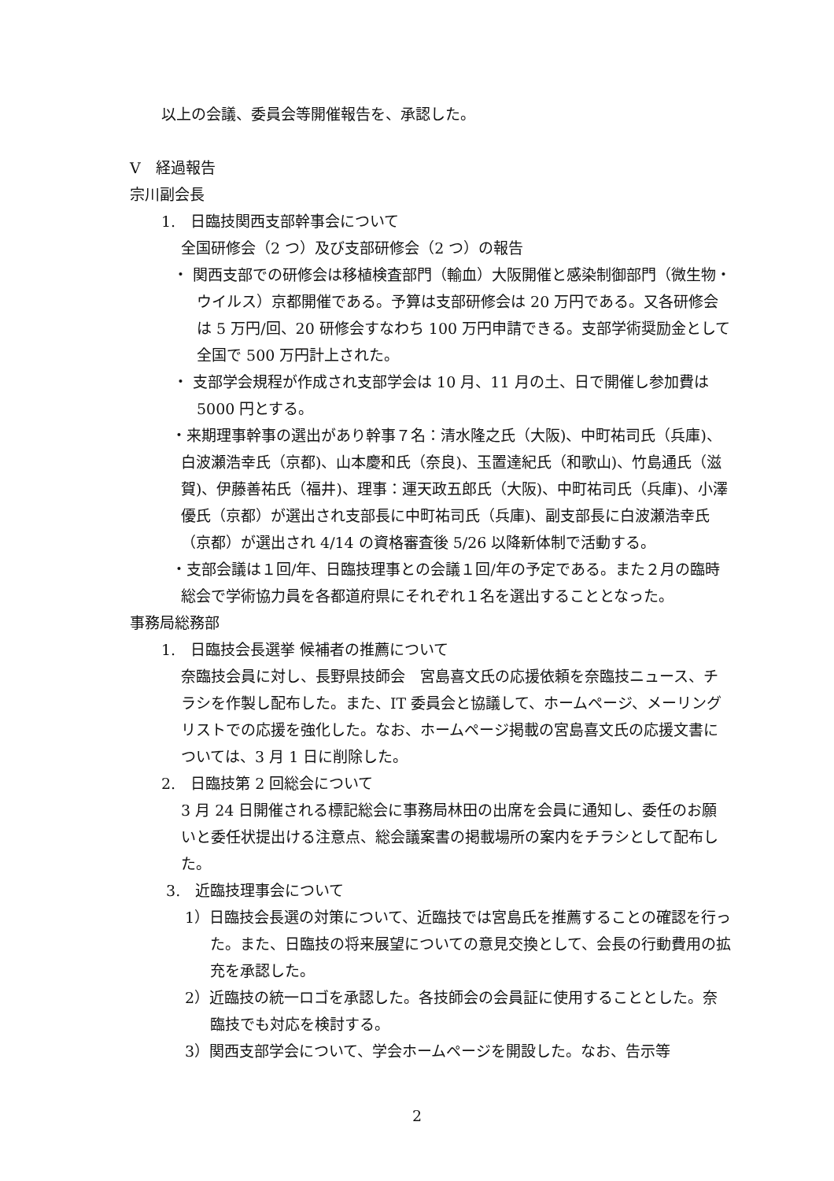以上の会議、委員会等開催報告を、承認した。
Ⅴ　経過報告
宗川副会長
1.　日臨技関西支部幹事会について
全国研修会（2 つ）及び支部研修会（2 つ）の報告
・ 関西支部での研修会は移植検査部門（輸血）大阪開催と感染制御部門（微生物・ウイルス）京都開催である。予算は支部研修会は 20 万円である。又各研修会は 5 万円/回、20 研修会すなわち 100 万円申請できる。支部学術奨励金として全国で 500 万円計上された。
・ 支部学会規程が作成され支部学会は 10 月、11 月の土、日で開催し参加費は 5000 円とする。
・来期理事幹事の選出があり幹事７名：清水隆之氏（大阪)、中町祐司氏（兵庫)、白波瀬浩幸氏（京都)、山本慶和氏（奈良)、玉置達紀氏（和歌山)、竹島通氏（滋賀)、伊藤善祐氏（福井)、理事：運天政五郎氏（大阪)、中町祐司氏（兵庫)、小澤優氏（京都）が選出され支部長に中町祐司氏（兵庫)、副支部長に白波瀬浩幸氏（京都）が選出され 4/14 の資格審査後 5/26 以降新体制で活動する。
・支部会議は１回/年、日臨技理事との会議１回/年の予定である。また２月の臨時総会で学術協力員を各都道府県にそれぞれ１名を選出することとなった。
事務局総務部
1.　日臨技会長選挙 候補者の推薦について
奈臨技会員に対し、長野県技師会　宮島喜文氏の応援依頼を奈臨技ニュース、チラシを作製し配布した。また、IT 委員会と協議して、ホームページ、メーリングリストでの応援を強化した。なお、ホームページ掲載の宮島喜文氏の応援文書については、3 月 1 日に削除した。
2.　日臨技第 2 回総会について
3 月 24 日開催される標記総会に事務局林田の出席を会員に通知し、委任のお願いと委任状提出ける注意点、総会議案書の掲載場所の案内をチラシとして配布した。
3.　近臨技理事会について
1）日臨技会長選の対策について、近臨技では宮島氏を推薦することの確認を行った。また、日臨技の将来展望についての意見交換として、会長の行動費用の拡充を承認した。
2）近臨技の統一ロゴを承認した。各技師会の会員証に使用することとした。奈臨技でも対応を検討する。
3）関西支部学会について、学会ホームページを開設した。なお、告示等
2